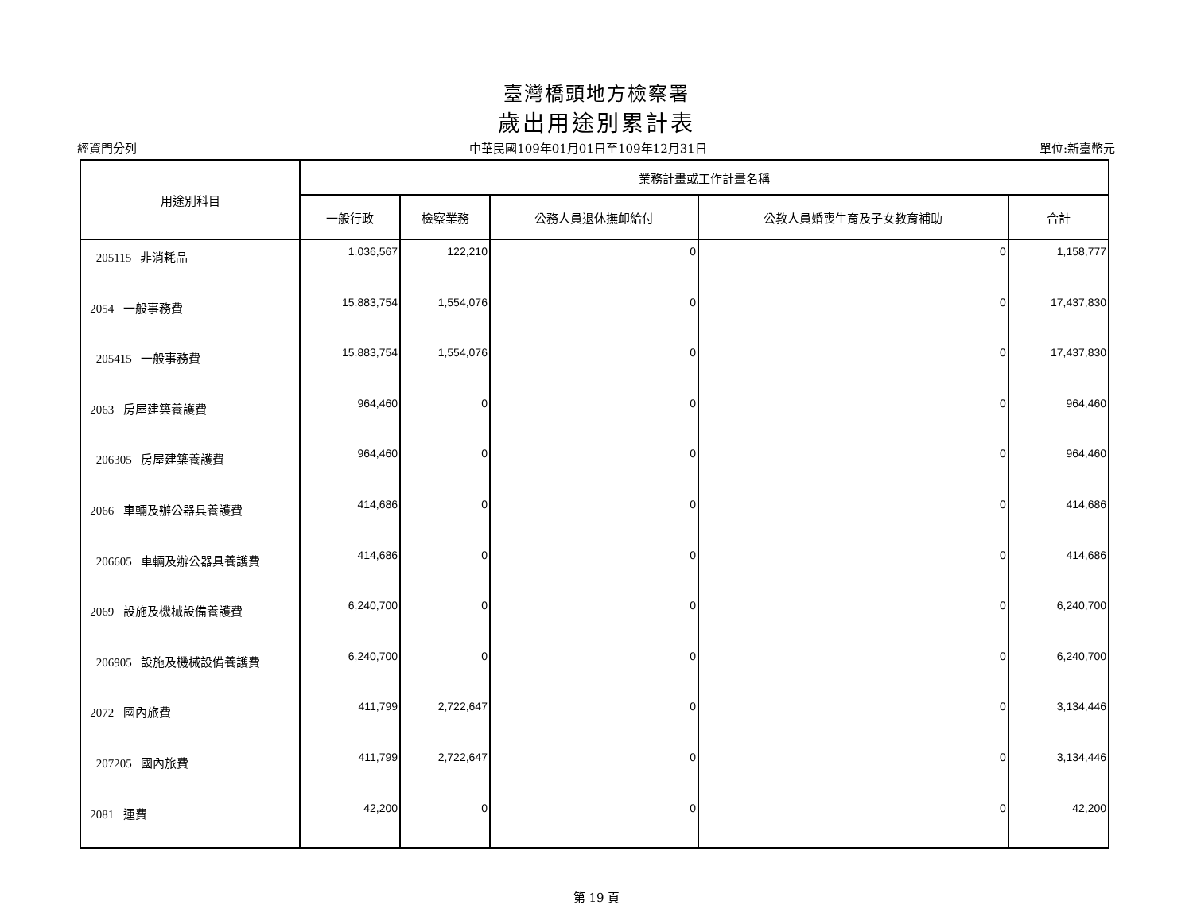臺灣橋頭地方檢察署
歲出用途別累計表
經資門分列 中華民國109年01月01日至109年12月31日 單位:新臺幣元
| 用途別科目 | 業務計畫或工作計畫名稱 | | | | |
| --- | --- | --- | --- | --- | --- |
| | 一般行政 | 檢察業務 | 公務人員退休撫卹給付 | 公教人員婚喪生育及子女教育補助 | 合計 |
| 205115 非消耗品 | 1,036,567 | 122,210 | 0 | 0 | 1,158,777 |
| 2054 一般事務費 | 15,883,754 | 1,554,076 | 0 | 0 | 17,437,830 |
| 205415 一般事務費 | 15,883,754 | 1,554,076 | 0 | 0 | 17,437,830 |
| 2063 房屋建築養護費 | 964,460 | 0 | 0 | 0 | 964,460 |
| 206305 房屋建築養護費 | 964,460 | 0 | 0 | 0 | 964,460 |
| 2066 車輛及辦公器具養護費 | 414,686 | 0 | 0 | 0 | 414,686 |
| 206605 車輛及辦公器具養護費 | 414,686 | 0 | 0 | 0 | 414,686 |
| 2069 設施及機械設備養護費 | 6,240,700 | 0 | 0 | 0 | 6,240,700 |
| 206905 設施及機械設備養護費 | 6,240,700 | 0 | 0 | 0 | 6,240,700 |
| 2072 國內旅費 | 411,799 | 2,722,647 | 0 | 0 | 3,134,446 |
| 207205 國內旅費 | 411,799 | 2,722,647 | 0 | 0 | 3,134,446 |
| 2081 運費 | 42,200 | 0 | 0 | 0 | 42,200 |
第 19 頁